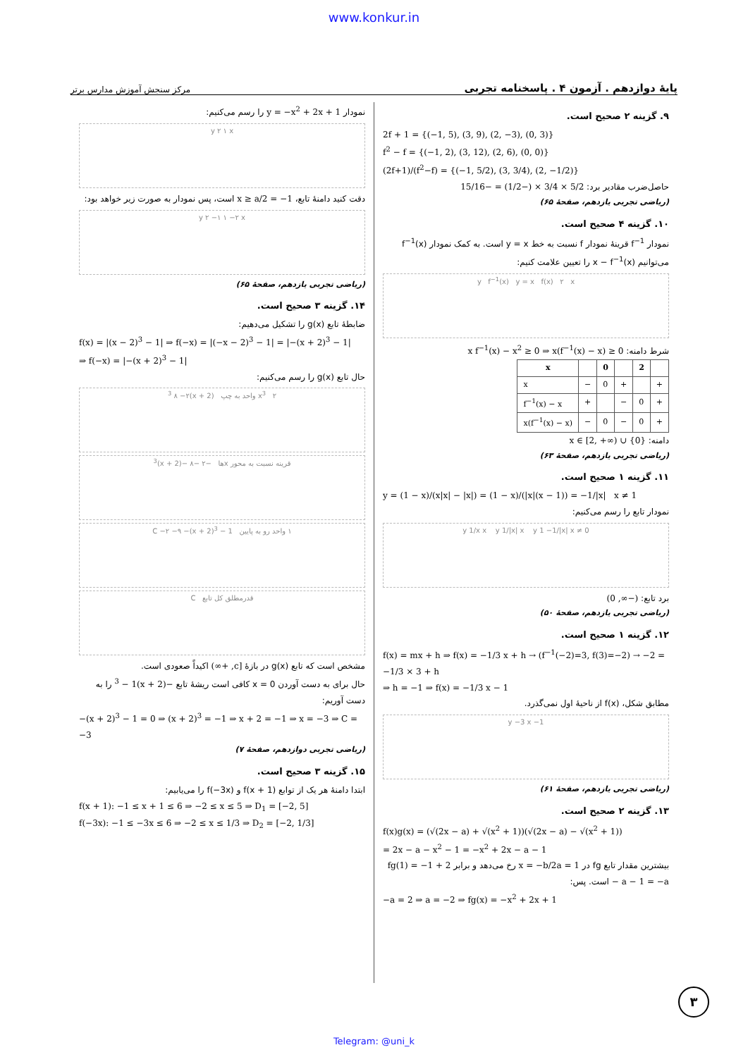www.konkur.in
پایهٔ دوازدهم . آزمون ۴ . پاسخنامه تجربی مرکز سنجش آموزش مدارس برتر
۹. گزینه ۲ صحیح است.
2f + 1 = {(−1, 5), (3, 9), (2, −3), (0, 3)}
f<sup>2</sup> − f = {(−1, 2), (3, 12), (2, 6), (0, 0)}
(2f+1)/(f<sup>2</sup>−f) = {(−1, 5/2), (3, 3/4), (2, −1/2)}
حاصل‌ضرب مقادیر برد: 5/2 × 3/4 × (−1/2) = −15/16
(ریاضی تجربی یازدهم، صفحهٔ ۶۵)
۱۰. گزینه ۴ صحیح است.
نمودار f<sup>−1</sup> قرینهٔ نمودار f نسبت به خط y = x است. به کمک نمودار f<sup>−1</sup>(x) می‌توانیم x − f<sup>−1</sup>(x) را تعیین علامت کنیم:
y f<sup>−1</sup>(x) y = x f(x) ۲ x
شرط دامنه: x f<sup>−1</sup>(x) − x<sup>2</sup> ≥ 0 ⇒ x(f<sup>−1</sup>(x) − x) ≥ 0
| x | | 0 | | 2 | |
| --- | --- | --- | --- | --- | --- |
| x | − | 0 | + | | + |
| f<sup>−1</sup>(x) − x | + | | − | 0 | + |
| x(f<sup>−1</sup>(x) − x) | − | 0 | − | 0 | + |
دامنه: x ∈ [2, +∞) ∪ {0}
(ریاضی تجربی یازدهم، صفحهٔ ۶۳)
۱۱. گزینه ۱ صحیح است.
y = (1 − x)/(x|x| − |x|) = (1 − x)/(|x|(x − 1)) = −1/|x| x ≠ 1
نمودار تابع را رسم می‌کنیم:
y 1/x x y 1/|x| x y 1 −1/|x| x ≠ 0
برد تابع: (−∞, 0)
(ریاضی تجربی یازدهم، صفحهٔ ۵۰)
۱۲. گزینه ۱ صحیح است.
f(x) = mx + h ⇒ f(x) = −1/3 x + h → (f<sup>−1</sup>(−2)=3, f(3)=−2) → −2 = −1/3 × 3 + h
⇒ h = −1 ⇒ f(x) = −1/3 x − 1
مطابق شکل، f(x) از ناحیهٔ اول نمی‌گذرد.
y −3 x −1
(ریاضی تجربی یازدهم، صفحهٔ ۶۱)
۱۳. گزینه ۲ صحیح است.
f(x)g(x) = (√(2x − a) + √(x<sup>2</sup> + 1))(√(2x − a) − √(x<sup>2</sup> + 1))
= 2x − a − x<sup>2</sup> − 1 = −x<sup>2</sup> + 2x − a − 1
بیشترین مقدار تابع fg در x = −b/2a = 1 رخ می‌دهد و برابر fg(1) = −1 + 2 − a − 1 = −a است. پس:
−a = 2 ⇒ a = −2 ⇒ fg(x) = −x<sup>2</sup> + 2x + 1
نمودار y = −x<sup>2</sup> + 2x + 1 را رسم می‌کنیم:
y ۲ ۱ x
دقت کنید دامنهٔ تابع، x ≥ a/2 = −1 است، پس نمودار به صورت زیر خواهد بود:
y ۲ −۱ ۱ −۲ x
(ریاضی تجربی یازدهم، صفحهٔ ۶۵)
۱۴. گزینه ۳ صحیح است.
ضابطهٔ تابع g(x) را تشکیل می‌دهیم:
f(x) = |(x − 2)<sup>3</sup> − 1| ⇒ f(−x) = |(−x − 2)<sup>3</sup> − 1| = |−(x + 2)<sup>3</sup> − 1|
⇒ f(−x) = |−(x + 2)<sup>3</sup> − 1|
حال تابع g(x) را رسم می‌کنیم:
x<sup>3</sup> ۲ واحد به چپ (x + 2)<sup>3</sup> ۸ −۲
قرینه نسبت به محور xها −۲ −۸ −(x + 2)<sup>3</sup>
۱ واحد رو به پایین C −۲ −۹ −(x + 2)<sup>3</sup> − 1
قدرمطلق کل تابع C
مشخص است که تابع g(x) در بازهٔ [c, +∞) اکیداً صعودی است.
حال برای به دست آوردن x = 0 کافی است ریشهٔ تابع −(x + 2)<sup>3</sup> − 1 را به دست آوریم:
−(x + 2)<sup>3</sup> − 1 = 0 ⇒ (x + 2)<sup>3</sup> = −1 ⇒ x + 2 = −1 ⇒ x = −3 ⇒ C = −3
(ریاضی تجربی دوازدهم، صفحهٔ ۷)
۱۵. گزینه ۳ صحیح است.
ابتدا دامنهٔ هر یک از توابع f(x + 1) و f(−3x) را می‌یابیم:
f(x + 1): −1 ≤ x + 1 ≤ 6 ⇒ −2 ≤ x ≤ 5 ⇒ D<sub>1</sub> = [−2, 5]
f(−3x): −1 ≤ −3x ≤ 6 ⇒ −2 ≤ x ≤ 1/3 ⇒ D<sub>2</sub> = [−2, 1/3]
۳
Telegram: @uni_k